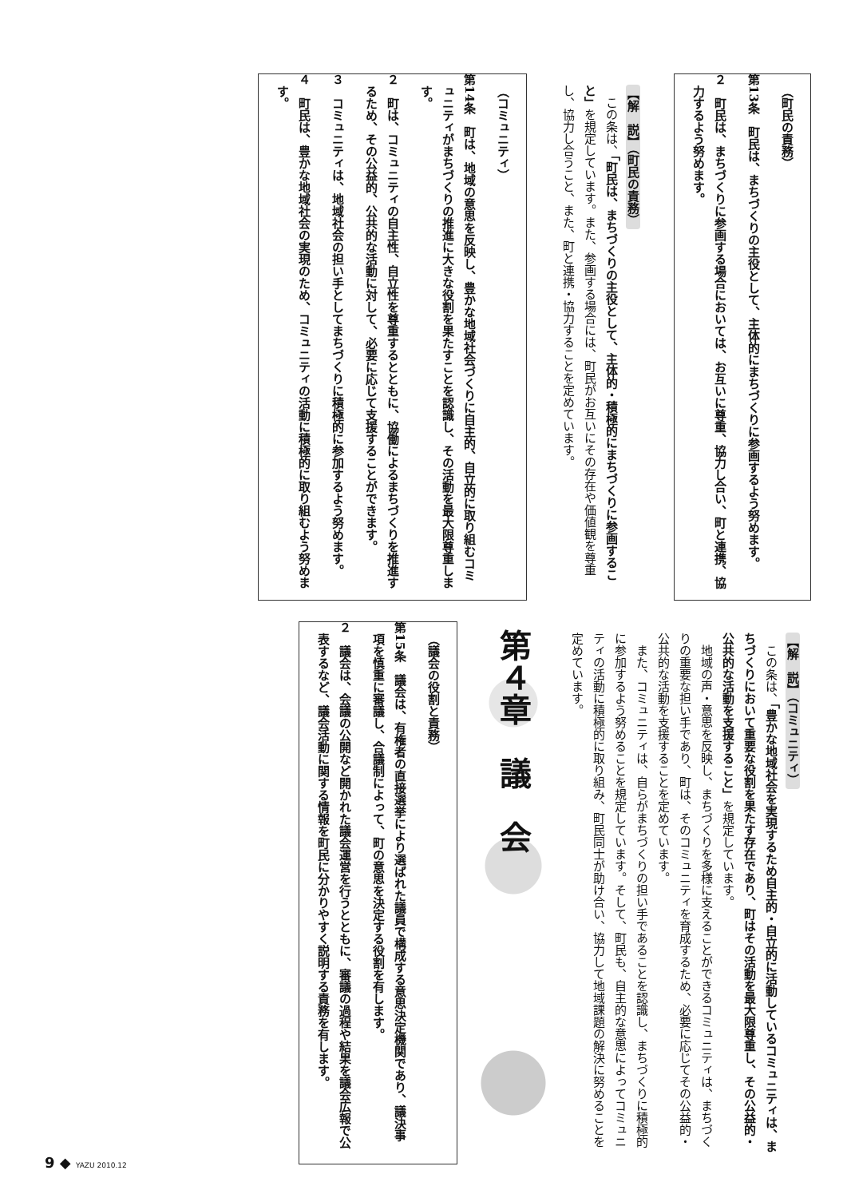（町民の責務）
第13条　町民は、まちづくりの主役として、主体的にまちづくりに参画するよう努めます。
２　町民は、まちづくりに参画する場合においては、お互いに尊重、協力し合い、町と連携、協力するよう努めます。
【解　説】（町民の責務）
この条は、「町民は、まちづくりの主役として、主体的・積極的にまちづくりに参画すること」を規定しています。また、参画する場合には、町民がお互いにその存在や価値観を尊重し、協力し合うこと、また、町と連携・協力することを定めています。
（コミュニティ）
第14条　町は、地域の意思を反映し、豊かな地域社会づくりに自主的、自立的に取り組むコミュニティがまちづくりの推進に大きな役割を果たすことを認識し、その活動を最大限尊重します。
２　町は、コミュニティの自主性、自立性を尊重するとともに、協働によるまちづくりを推進するため、その公益的、公共的な活動に対して、必要に応じて支援することができます。
３　コミュニティは、地域社会の担い手としてまちづくりに積極的に参加するよう努めます。
４　町民は、豊かな地域社会の実現のため、コミュニティの活動に積極的に取り組むよう努めます。
【解　説】（コミュニティ）
この条は、「豊かな地域社会を実現するため自主的・自立的に活動しているコミュニティは、まちづくりにおいて重要な役割を果たす存在であり、町はその活動を最大限尊重し、その公益的・公共的な活動を支援すること」を規定しています。
地域の声・意思を反映し、まちづくりを多様に支えることができるコミュニティは、まちづくりの重要な担い手であり、町は、そのコミュニティを育成するため、必要に応じてその公益的・公共的な活動を支援することを定めています。
また、コミュニティは、自らがまちづくりの担い手であることを認識し、まちづくりに積極的に参加するよう努めることを規定しています。そして、町民も、自主的な意思によってコミュニティの活動に積極的に取り組み、町民同士が助け合い、協力して地域課題の解決に努めることを定めています。
第４章　議　会
（議会の役割と責務）
第15条　議会は、有権者の直接選挙により選ばれた議員で構成する意思決定機関であり、議決事項を慎重に審議し、合議制によって、町の意思を決定する役割を有します。
２　議会は、会議の公開など開かれた議会運営を行うとともに、審議の過程や結果を議会広報で公表するなど、議会活動に関する情報を町民に分かりやすく説明する責務を有します。
9 ◆ YAZU 2010.12